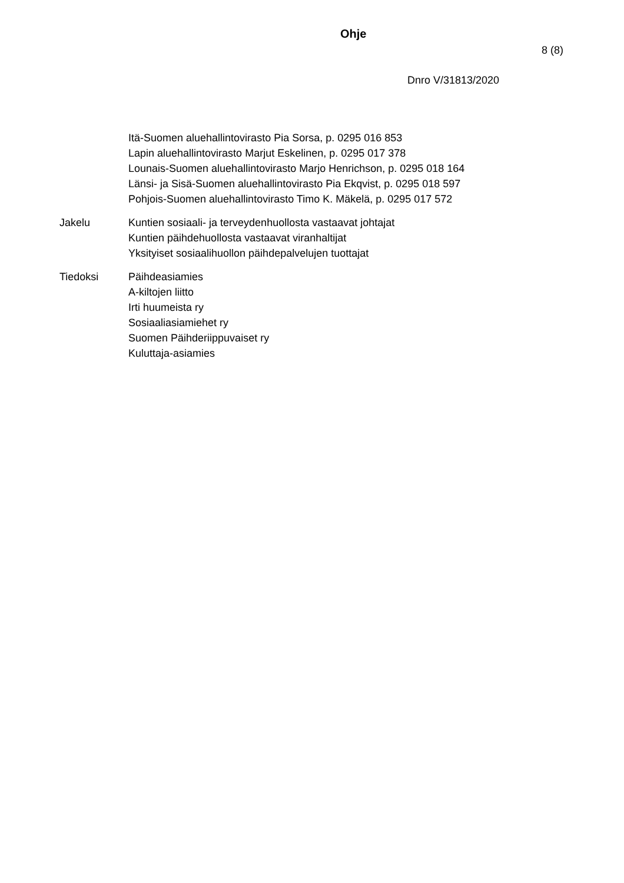Ohje
8 (8)
Dnro V/31813/2020
Itä-Suomen aluehallintovirasto Pia Sorsa, p. 0295 016 853
Lapin aluehallintovirasto Marjut Eskelinen, p. 0295 017 378
Lounais-Suomen aluehallintovirasto Marjo Henrichson, p. 0295 018 164
Länsi- ja Sisä-Suomen aluehallintovirasto Pia Ekqvist, p. 0295 018 597
Pohjois-Suomen aluehallintovirasto Timo K. Mäkelä, p. 0295 017 572
Jakelu
Kuntien sosiaali- ja terveydenhuollosta vastaavat johtajat
Kuntien päihdehuollosta vastaavat viranhaltijat
Yksityiset sosiaalihuollon päihdepalvelujen tuottajat
Tiedoksi
Päihdeasiamies
A-kiltojen liitto
Irti huumeista ry
Sosiaaliasiamiehet ry
Suomen Päihderiippuvaiset ry
Kuluttaja-asiamies